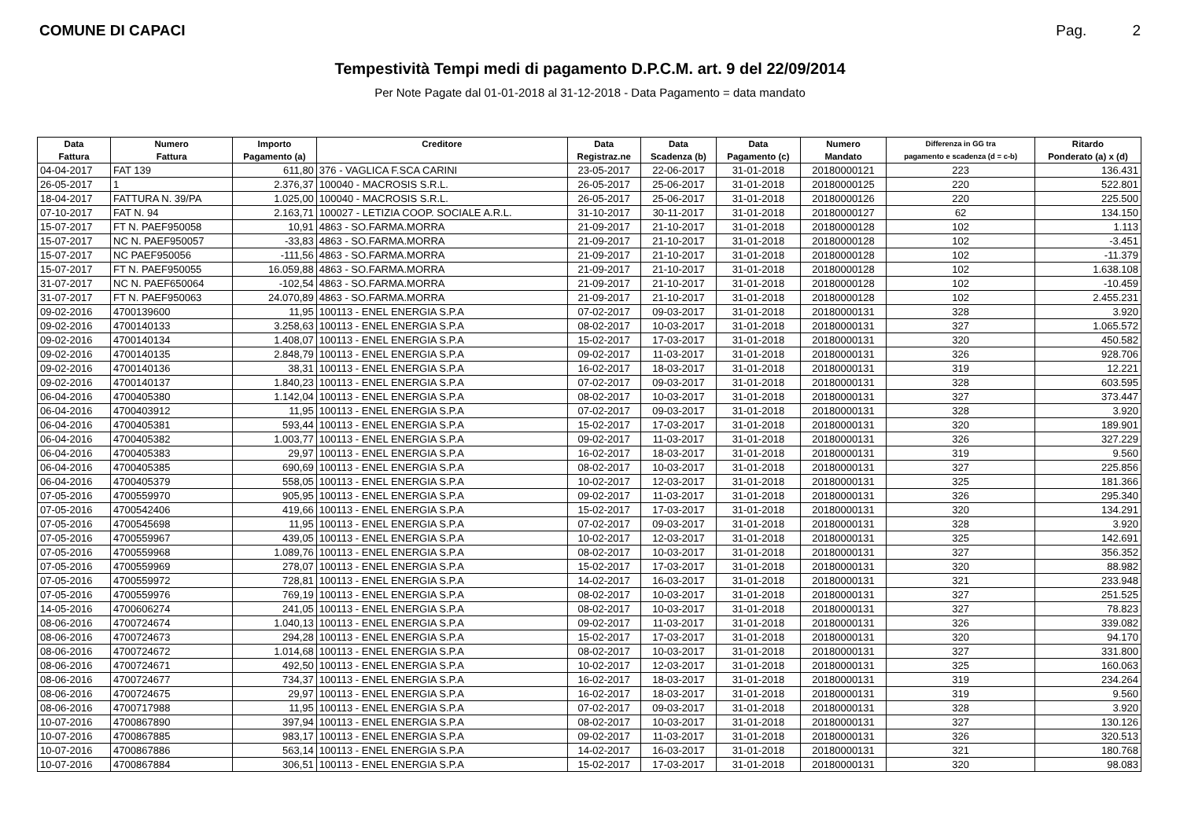COMUNE DI CAPACI Pag. 2
Tempestività Tempi medi di pagamento D.P.C.M. art. 9 del 22/09/2014
Per Note Pagate dal 01-01-2018 al 31-12-2018 - Data Pagamento = data mandato
| Data | Numero | Importo | Creditore | Data | Data | Data | Numero | Differenza in GG tra | Ritardo |
| --- | --- | --- | --- | --- | --- | --- | --- | --- | --- |
| Fattura | Fattura | Pagamento (a) | | Registraz.ne | Scadenza (b) | Pagamento (c) | Mandato | pagamento e scadenza (d = c-b) | Ponderato (a) x (d) |
| 04-04-2017 | FAT 139 | 611,80 | 376 - VAGLICA F.SCA CARINI | 23-05-2017 | 22-06-2017 | 31-01-2018 | 20180000121 | 223 | 136.431 |
| 26-05-2017 | 1 | 2.376,37 | 100040 - MACROSIS S.R.L. | 26-05-2017 | 25-06-2017 | 31-01-2018 | 20180000125 | 220 | 522.801 |
| 18-04-2017 | FATTURA N. 39/PA | 1.025,00 | 100040 - MACROSIS S.R.L. | 26-05-2017 | 25-06-2017 | 31-01-2018 | 20180000126 | 220 | 225.500 |
| 07-10-2017 | FAT N. 94 | 2.163,71 | 100027 - LETIZIA COOP. SOCIALE A.R.L. | 31-10-2017 | 30-11-2017 | 31-01-2018 | 20180000127 | 62 | 134.150 |
| 15-07-2017 | FT N. PAEF950058 | 10,91 | 4863 - SO.FARMA.MORRA | 21-09-2017 | 21-10-2017 | 31-01-2018 | 20180000128 | 102 | 1.113 |
| 15-07-2017 | NC N. PAEF950057 | -33,83 | 4863 - SO.FARMA.MORRA | 21-09-2017 | 21-10-2017 | 31-01-2018 | 20180000128 | 102 | -3.451 |
| 15-07-2017 | NC PAEF950056 | -111,56 | 4863 - SO.FARMA.MORRA | 21-09-2017 | 21-10-2017 | 31-01-2018 | 20180000128 | 102 | -11.379 |
| 15-07-2017 | FT N. PAEF950055 | 16.059,88 | 4863 - SO.FARMA.MORRA | 21-09-2017 | 21-10-2017 | 31-01-2018 | 20180000128 | 102 | 1.638.108 |
| 31-07-2017 | NC N. PAEF650064 | -102,54 | 4863 - SO.FARMA.MORRA | 21-09-2017 | 21-10-2017 | 31-01-2018 | 20180000128 | 102 | -10.459 |
| 31-07-2017 | FT N. PAEF950063 | 24.070,89 | 4863 - SO.FARMA.MORRA | 21-09-2017 | 21-10-2017 | 31-01-2018 | 20180000128 | 102 | 2.455.231 |
| 09-02-2016 | 4700139600 | 11,95 | 100113 - ENEL ENERGIA S.P.A | 07-02-2017 | 09-03-2017 | 31-01-2018 | 20180000131 | 328 | 3.920 |
| 09-02-2016 | 4700140133 | 3.258,63 | 100113 - ENEL ENERGIA S.P.A | 08-02-2017 | 10-03-2017 | 31-01-2018 | 20180000131 | 327 | 1.065.572 |
| 09-02-2016 | 4700140134 | 1.408,07 | 100113 - ENEL ENERGIA S.P.A | 15-02-2017 | 17-03-2017 | 31-01-2018 | 20180000131 | 320 | 450.582 |
| 09-02-2016 | 4700140135 | 2.848,79 | 100113 - ENEL ENERGIA S.P.A | 09-02-2017 | 11-03-2017 | 31-01-2018 | 20180000131 | 326 | 928.706 |
| 09-02-2016 | 4700140136 | 38,31 | 100113 - ENEL ENERGIA S.P.A | 16-02-2017 | 18-03-2017 | 31-01-2018 | 20180000131 | 319 | 12.221 |
| 09-02-2016 | 4700140137 | 1.840,23 | 100113 - ENEL ENERGIA S.P.A | 07-02-2017 | 09-03-2017 | 31-01-2018 | 20180000131 | 328 | 603.595 |
| 06-04-2016 | 4700405380 | 1.142,04 | 100113 - ENEL ENERGIA S.P.A | 08-02-2017 | 10-03-2017 | 31-01-2018 | 20180000131 | 327 | 373.447 |
| 06-04-2016 | 4700403912 | 11,95 | 100113 - ENEL ENERGIA S.P.A | 07-02-2017 | 09-03-2017 | 31-01-2018 | 20180000131 | 328 | 3.920 |
| 06-04-2016 | 4700405381 | 593,44 | 100113 - ENEL ENERGIA S.P.A | 15-02-2017 | 17-03-2017 | 31-01-2018 | 20180000131 | 320 | 189.901 |
| 06-04-2016 | 4700405382 | 1.003,77 | 100113 - ENEL ENERGIA S.P.A | 09-02-2017 | 11-03-2017 | 31-01-2018 | 20180000131 | 326 | 327.229 |
| 06-04-2016 | 4700405383 | 29,97 | 100113 - ENEL ENERGIA S.P.A | 16-02-2017 | 18-03-2017 | 31-01-2018 | 20180000131 | 319 | 9.560 |
| 06-04-2016 | 4700405385 | 690,69 | 100113 - ENEL ENERGIA S.P.A | 08-02-2017 | 10-03-2017 | 31-01-2018 | 20180000131 | 327 | 225.856 |
| 06-04-2016 | 4700405379 | 558,05 | 100113 - ENEL ENERGIA S.P.A | 10-02-2017 | 12-03-2017 | 31-01-2018 | 20180000131 | 325 | 181.366 |
| 07-05-2016 | 4700559970 | 905,95 | 100113 - ENEL ENERGIA S.P.A | 09-02-2017 | 11-03-2017 | 31-01-2018 | 20180000131 | 326 | 295.340 |
| 07-05-2016 | 4700542406 | 419,66 | 100113 - ENEL ENERGIA S.P.A | 15-02-2017 | 17-03-2017 | 31-01-2018 | 20180000131 | 320 | 134.291 |
| 07-05-2016 | 4700545698 | 11,95 | 100113 - ENEL ENERGIA S.P.A | 07-02-2017 | 09-03-2017 | 31-01-2018 | 20180000131 | 328 | 3.920 |
| 07-05-2016 | 4700559967 | 439,05 | 100113 - ENEL ENERGIA S.P.A | 10-02-2017 | 12-03-2017 | 31-01-2018 | 20180000131 | 325 | 142.691 |
| 07-05-2016 | 4700559968 | 1.089,76 | 100113 - ENEL ENERGIA S.P.A | 08-02-2017 | 10-03-2017 | 31-01-2018 | 20180000131 | 327 | 356.352 |
| 07-05-2016 | 4700559969 | 278,07 | 100113 - ENEL ENERGIA S.P.A | 15-02-2017 | 17-03-2017 | 31-01-2018 | 20180000131 | 320 | 88.982 |
| 07-05-2016 | 4700559972 | 728,81 | 100113 - ENEL ENERGIA S.P.A | 14-02-2017 | 16-03-2017 | 31-01-2018 | 20180000131 | 321 | 233.948 |
| 07-05-2016 | 4700559976 | 769,19 | 100113 - ENEL ENERGIA S.P.A | 08-02-2017 | 10-03-2017 | 31-01-2018 | 20180000131 | 327 | 251.525 |
| 14-05-2016 | 4700606274 | 241,05 | 100113 - ENEL ENERGIA S.P.A | 08-02-2017 | 10-03-2017 | 31-01-2018 | 20180000131 | 327 | 78.823 |
| 08-06-2016 | 4700724674 | 1.040,13 | 100113 - ENEL ENERGIA S.P.A | 09-02-2017 | 11-03-2017 | 31-01-2018 | 20180000131 | 326 | 339.082 |
| 08-06-2016 | 4700724673 | 294,28 | 100113 - ENEL ENERGIA S.P.A | 15-02-2017 | 17-03-2017 | 31-01-2018 | 20180000131 | 320 | 94.170 |
| 08-06-2016 | 4700724672 | 1.014,68 | 100113 - ENEL ENERGIA S.P.A | 08-02-2017 | 10-03-2017 | 31-01-2018 | 20180000131 | 327 | 331.800 |
| 08-06-2016 | 4700724671 | 492,50 | 100113 - ENEL ENERGIA S.P.A | 10-02-2017 | 12-03-2017 | 31-01-2018 | 20180000131 | 325 | 160.063 |
| 08-06-2016 | 4700724677 | 734,37 | 100113 - ENEL ENERGIA S.P.A | 16-02-2017 | 18-03-2017 | 31-01-2018 | 20180000131 | 319 | 234.264 |
| 08-06-2016 | 4700724675 | 29,97 | 100113 - ENEL ENERGIA S.P.A | 16-02-2017 | 18-03-2017 | 31-01-2018 | 20180000131 | 319 | 9.560 |
| 08-06-2016 | 4700717988 | 11,95 | 100113 - ENEL ENERGIA S.P.A | 07-02-2017 | 09-03-2017 | 31-01-2018 | 20180000131 | 328 | 3.920 |
| 10-07-2016 | 4700867890 | 397,94 | 100113 - ENEL ENERGIA S.P.A | 08-02-2017 | 10-03-2017 | 31-01-2018 | 20180000131 | 327 | 130.126 |
| 10-07-2016 | 4700867885 | 983,17 | 100113 - ENEL ENERGIA S.P.A | 09-02-2017 | 11-03-2017 | 31-01-2018 | 20180000131 | 326 | 320.513 |
| 10-07-2016 | 4700867886 | 563,14 | 100113 - ENEL ENERGIA S.P.A | 14-02-2017 | 16-03-2017 | 31-01-2018 | 20180000131 | 321 | 180.768 |
| 10-07-2016 | 4700867884 | 306,51 | 100113 - ENEL ENERGIA S.P.A | 15-02-2017 | 17-03-2017 | 31-01-2018 | 20180000131 | 320 | 98.083 |